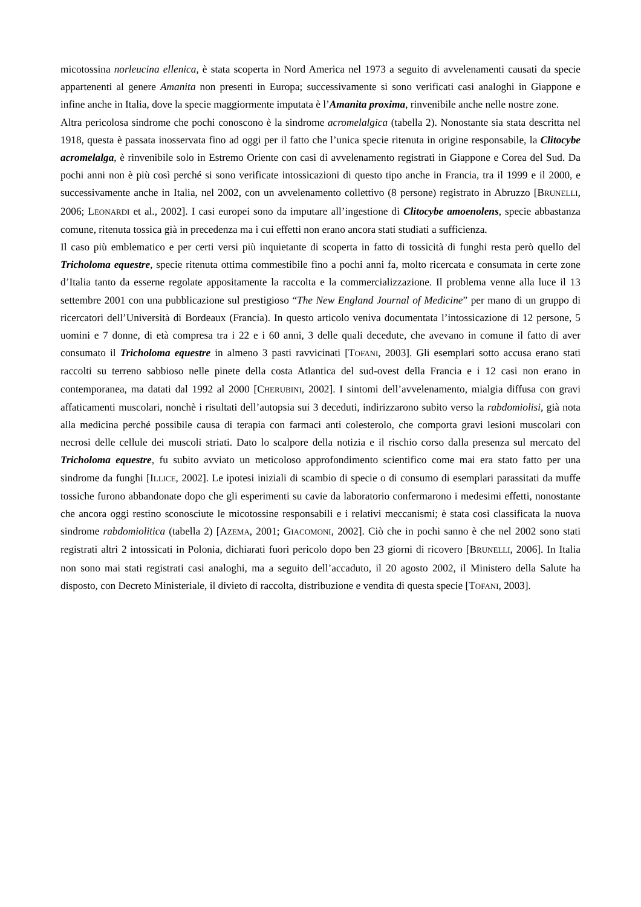micotossina norleucina ellenica, è stata scoperta in Nord America nel 1973 a seguito di avvelenamenti causati da specie appartenenti al genere Amanita non presenti in Europa; successivamente si sono verificati casi analoghi in Giappone e infine anche in Italia, dove la specie maggiormente imputata è l’Amanita proxima, rinvenibile anche nelle nostre zone.
Altra pericolosa sindrome che pochi conoscono è la sindrome acromelalgica (tabella 2). Nonostante sia stata descritta nel 1918, questa è passata inosservata fino ad oggi per il fatto che l’unica specie ritenuta in origine responsabile, la Clitocybe acromelalga, è rinvenibile solo in Estremo Oriente con casi di avvelenamento registrati in Giappone e Corea del Sud. Da pochi anni non è più così perché si sono verificate intossicazioni di questo tipo anche in Francia, tra il 1999 e il 2000, e successivamente anche in Italia, nel 2002, con un avvelenamento collettivo (8 persone) registrato in Abruzzo [BRUNELLI, 2006; LEONARDI et al., 2002]. I casi europei sono da imputare all’ingestione di Clitocybe amoenolens, specie abbastanza comune, ritenuta tossica già in precedenza ma i cui effetti non erano ancora stati studiati a sufficienza.
Il caso più emblematico e per certi versi più inquietante di scoperta in fatto di tossicità di funghi resta però quello del Tricholoma equestre, specie ritenuta ottima commestibile fino a pochi anni fa, molto ricercata e consumata in certe zone d’Italia tanto da esserne regolate appositamente la raccolta e la commercializzazione. Il problema venne alla luce il 13 settembre 2001 con una pubblicazione sul prestigioso “The New England Journal of Medicine” per mano di un gruppo di ricercatori dell’Università di Bordeaux (Francia). In questo articolo veniva documentata l’intossicazione di 12 persone, 5 uomini e 7 donne, di età compresa tra i 22 e i 60 anni, 3 delle quali decedute, che avevano in comune il fatto di aver consumato il Tricholoma equestre in almeno 3 pasti ravvicinati [TOFANI, 2003]. Gli esemplari sotto accusa erano stati raccolti su terreno sabbioso nelle pinete della costa Atlantica del sud-ovest della Francia e i 12 casi non erano in contemporanea, ma datati dal 1992 al 2000 [CHERUBINI, 2002]. I sintomi dell’avvelenamento, mialgia diffusa con gravi affaticamenti muscolari, nonchè i risultati dell’autopsia sui 3 deceduti, indirizzarono subito verso la rabdomiolisi, già nota alla medicina perché possibile causa di terapia con farmaci anti colesterolo, che comporta gravi lesioni muscolari con necrosi delle cellule dei muscoli striati. Dato lo scalpore della notizia e il rischio corso dalla presenza sul mercato del Tricholoma equestre, fu subito avviato un meticoloso approfondimento scientifico come mai era stato fatto per una sindrome da funghi [ILLICE, 2002]. Le ipotesi iniziali di scambio di specie o di consumo di esemplari parassitati da muffe tossiche furono abbandonate dopo che gli esperimenti su cavie da laboratorio confermarono i medesimi effetti, nonostante che ancora oggi restino sconosciute le micotossine responsabili e i relativi meccanismi; è stata cosi classificata la nuova sindrome rabdomiolitica (tabella 2) [AZEMA, 2001; GIACOMONI, 2002]. Ciò che in pochi sanno è che nel 2002 sono stati registrati altri 2 intossicati in Polonia, dichiarati fuori pericolo dopo ben 23 giorni di ricovero [BRUNELLI, 2006]. In Italia non sono mai stati registrati casi analoghi, ma a seguito dell’accaduto, il 20 agosto 2002, il Ministero della Salute ha disposto, con Decreto Ministeriale, il divieto di raccolta, distribuzione e vendita di questa specie [TOFANI, 2003].